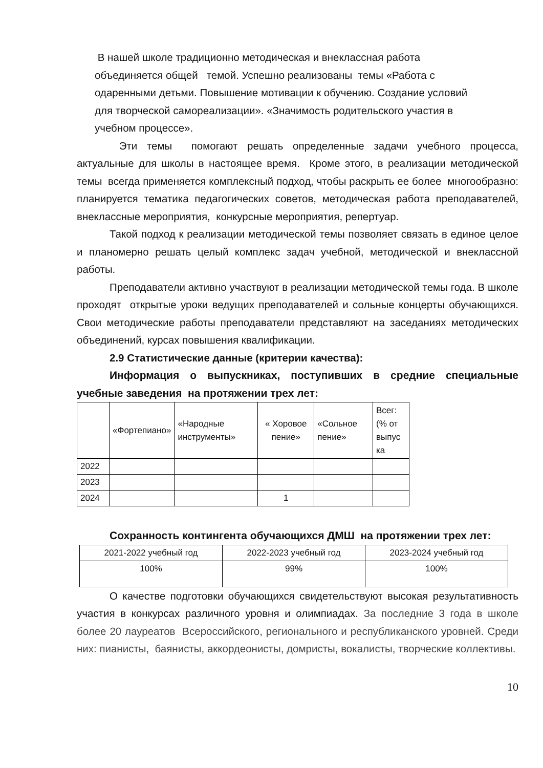В нашей школе традиционно методическая и внеклассная работа
объединяется общей темой. Успешно реализованы темы «Работа с
одаренными детьми. Повышение мотивации к обучению. Создание условий
для творческой самореализации». «Значимость родительского участия в
учебном процессе».
Эти темы помогают решать определенные задачи учебного процесса, актуальные для школы в настоящее время. Кроме этого, в реализации методической темы всегда применяется комплексный подход, чтобы раскрыть ее более многообразно: планируется тематика педагогических советов, методическая работа преподавателей, внеклассные мероприятия, конкурсные мероприятия, репертуар.
Такой подход к реализации методической темы позволяет связать в единое целое и планомерно решать целый комплекс задач учебной, методической и внеклассной работы.
Преподаватели активно участвуют в реализации методической темы года. В школе проходят открытые уроки ведущих преподавателей и сольные концерты обучающихся. Свои методические работы преподаватели представляют на заседаниях методических объединений, курсах повышения квалификации.
2.9 Статистические данные (критерии качества):
Информация о выпускниках, поступивших в средние специальные учебные заведения на протяжении трех лет:
| | «Фортепиано» | «Народные инструменты» | « Хоровое пение» | «Сольное пение» | Всег: (% от выпус ка |
| 2022 | | | | | |
| 2023 | | | | | |
| 2024 | | | 1 | | |
Сохранность контингента обучающихся ДМШ на протяжении трех лет:
| 2021-2022 учебный год | 2022-2023 учебный год | 2023-2024 учебный год |
| 100% | 99% | 100% |
О качестве подготовки обучающихся свидетельствуют высокая результативность участия в конкурсах различного уровня и олимпиадах. За последние 3 года в школе более 20 лауреатов Всероссийского, регионального и республиканского уровней. Среди них: пианисты, баянисты, аккордеонисты, домристы, вокалисты, творческие коллективы.
10